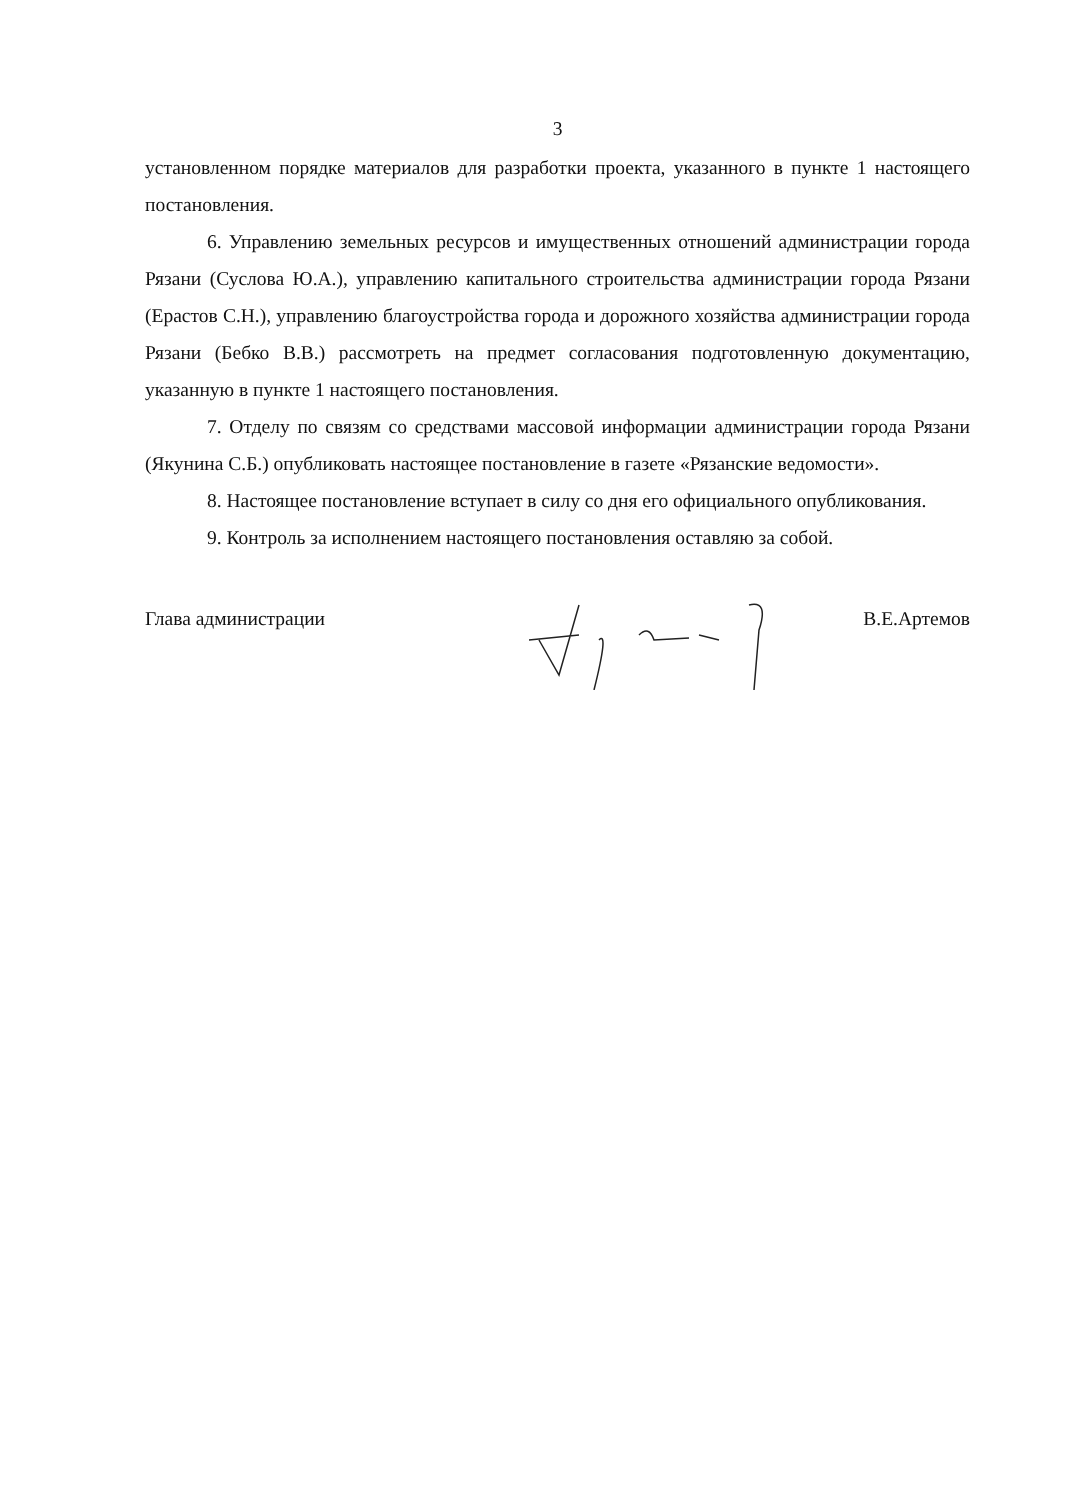3
установленном порядке материалов для разработки проекта, указанного в пункте 1 настоящего постановления.
6. Управлению земельных ресурсов и имущественных отношений администрации города Рязани (Суслова Ю.А.), управлению капитального строительства администрации города Рязани (Ерастов С.Н.), управлению благоустройства города и дорожного хозяйства администрации города Рязани (Бебко В.В.) рассмотреть на предмет согласования подготовленную документацию, указанную в пункте 1 настоящего постановления.
7. Отделу по связям со средствами массовой информации администрации города Рязани (Якунина С.Б.) опубликовать настоящее постановление в газете «Рязанские ведомости».
8. Настоящее постановление вступает в силу со дня его официального опубликования.
9. Контроль за исполнением настоящего постановления оставляю за собой.
Глава администрации В.Е.Артемов